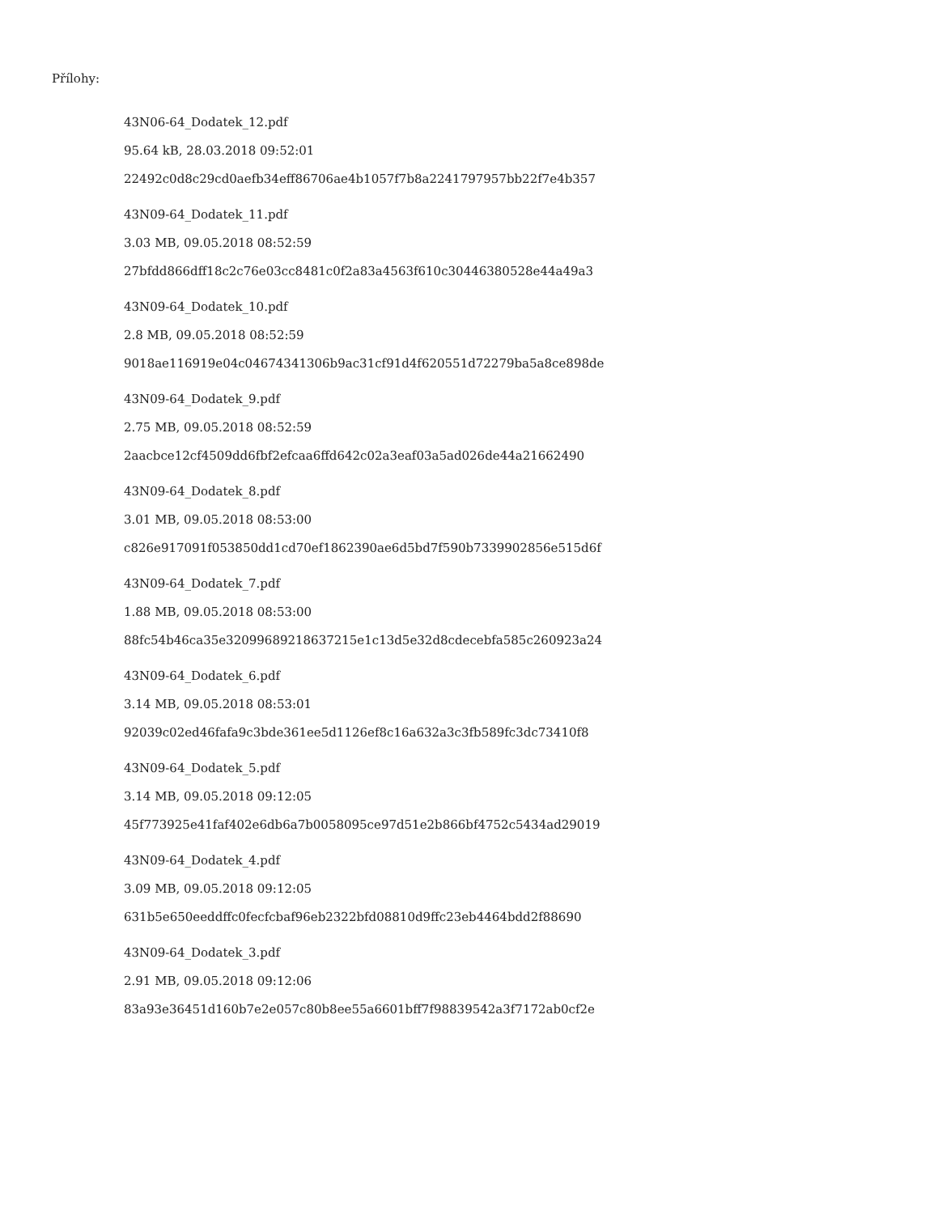Přílohy:
43N06-64_Dodatek_12.pdf
95.64 kB, 28.03.2018 09:52:01
22492c0d8c29cd0aefb34eff86706ae4b1057f7b8a2241797957bb22f7e4b357
43N09-64_Dodatek_11.pdf
3.03 MB, 09.05.2018 08:52:59
27bfdd866dff18c2c76e03cc8481c0f2a83a4563f610c30446380528e44a49a3
43N09-64_Dodatek_10.pdf
2.8 MB, 09.05.2018 08:52:59
9018ae116919e04c04674341306b9ac31cf91d4f620551d72279ba5a8ce898de
43N09-64_Dodatek_9.pdf
2.75 MB, 09.05.2018 08:52:59
2aacbce12cf4509dd6fbf2efcaa6ffd642c02a3eaf03a5ad026de44a21662490
43N09-64_Dodatek_8.pdf
3.01 MB, 09.05.2018 08:53:00
c826e917091f053850dd1cd70ef1862390ae6d5bd7f590b7339902856e515d6f
43N09-64_Dodatek_7.pdf
1.88 MB, 09.05.2018 08:53:00
88fc54b46ca35e32099689218637215e1c13d5e32d8cdecebfa585c260923a24
43N09-64_Dodatek_6.pdf
3.14 MB, 09.05.2018 08:53:01
92039c02ed46fafa9c3bde361ee5d1126ef8c16a632a3c3fb589fc3dc73410f8
43N09-64_Dodatek_5.pdf
3.14 MB, 09.05.2018 09:12:05
45f773925e41faf402e6db6a7b0058095ce97d51e2b866bf4752c5434ad29019
43N09-64_Dodatek_4.pdf
3.09 MB, 09.05.2018 09:12:05
631b5e650eeddffc0fecfcbaf96eb2322bfd08810d9ffc23eb4464bdd2f88690
43N09-64_Dodatek_3.pdf
2.91 MB, 09.05.2018 09:12:06
83a93e36451d160b7e2e057c80b8ee55a6601bff7f98839542a3f7172ab0cf2e